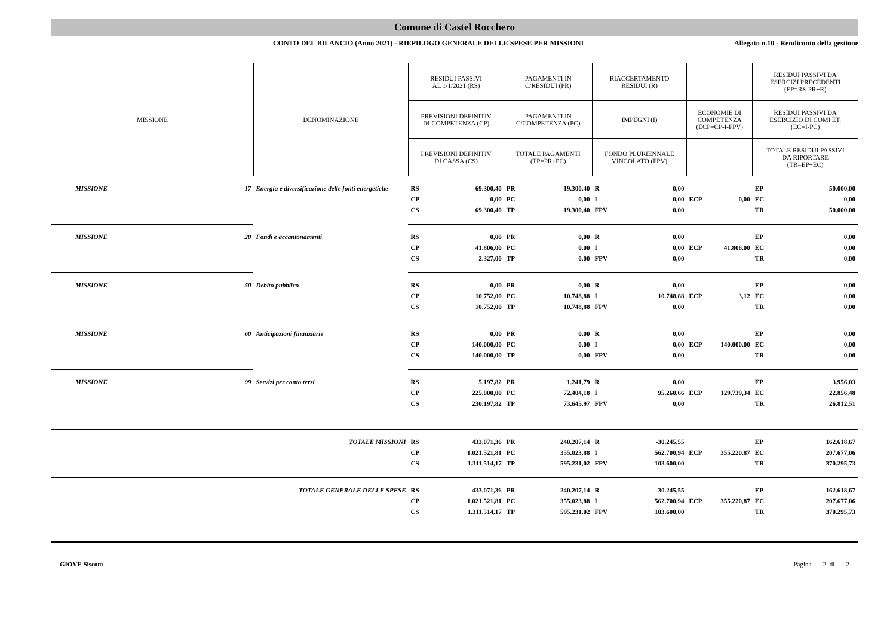Comune di Castel Rocchero
CONTO DEL BILANCIO (Anno 2021) - RIEPILOGO GENERALE DELLE SPESE PER MISSIONI
Allegato n.10 - Rendiconto della gestione
| MISSIONE | | DENOMINAZIONE | RESIDUI PASSIVI AL 1/1/2021 (RS) | | PAGAMENTI IN C/RESIDUI (PR) | | RIACCERTAMENTO RESIDUI (R) | | | | RESIDUI PASSIVI DA ESERCIZI PRECEDENTI (EP=RS-PR+R) | |
| --- | --- | --- | --- | --- | --- | --- | --- | --- | --- | --- | --- | --- |
| | | | PREVISIONI DEFINITIV DI COMPETENZA (CP) | | PAGAMENTI IN C/COMPETENZA (PC) | | IMPEGNI (I) | | ECONOMIE DI COMPETENZA (ECP=CP-I-FPV) | | RESIDUI PASSIVI DA ESERCIZIO DI COMPET. (EC=I-PC) | |
| | | | PREVISIONI DEFINITIV DI CASSA (CS) | | TOTALE PAGAMENTI (TP=PR+PC) | | FONDO PLURIENNALE VINCOLATO (FPV) | | | | TOTALE RESIDUI PASSIVI DA RIPORTARE (TR=EP+EC) | |
| MISSIONE | 17 | Energia e diversificazione delle fonti energetiche | RS | 69.300,40 | PR | 19.300,40 | R | 0,00 | | | EP | 50.000,00 |
| | | | CP | 0,00 | PC | 0,00 | I | 0,00 | ECP | 0,00 | EC | 0,00 |
| | | | CS | 69.300,40 | TP | 19.300,40 | FPV | 0,00 | | | TR | 50.000,00 |
| MISSIONE | 20 | Fondi e accantonamenti | RS | 0,00 | PR | 0,00 | R | 0,00 | | | EP | 0,00 |
| | | | CP | 41.806,00 | PC | 0,00 | I | 0,00 | ECP | 41.806,00 | EC | 0,00 |
| | | | CS | 2.327,00 | TP | 0,00 | FPV | 0,00 | | | TR | 0,00 |
| MISSIONE | 50 | Debito pubblico | RS | 0,00 | PR | 0,00 | R | 0,00 | | | EP | 0,00 |
| | | | CP | 10.752,00 | PC | 10.748,88 | I | 10.748,88 | ECP | 3,12 | EC | 0,00 |
| | | | CS | 10.752,00 | TP | 10.748,88 | FPV | 0,00 | | | TR | 0,00 |
| MISSIONE | 60 | Anticipazioni finanziarie | RS | 0,00 | PR | 0,00 | R | 0,00 | | | EP | 0,00 |
| | | | CP | 140.000,00 | PC | 0,00 | I | 0,00 | ECP | 140.000,00 | EC | 0,00 |
| | | | CS | 140.000,00 | TP | 0,00 | FPV | 0,00 | | | TR | 0,00 |
| MISSIONE | 99 | Servizi per conto terzi | RS | 5.197,82 | PR | 1.241,79 | R | 0,00 | | | EP | 3.956,03 |
| | | | CP | 225.000,00 | PC | 72.404,18 | I | 95.260,66 | ECP | 129.739,34 | EC | 22.856,48 |
| | | | CS | 230.197,82 | TP | 73.645,97 | FPV | 0,00 | | | TR | 26.812,51 |
| TOTALE MISSIONI | | | RS | 433.071,36 | PR | 240.207,14 | R | -30.245,55 | | | EP | 162.618,67 |
| | | | CP | 1.021.521,81 | PC | 355.023,88 | I | 562.700,94 | ECP | 355.220,87 | EC | 207.677,06 |
| | | | CS | 1.311.514,17 | TP | 595.231,02 | FPV | 103.600,00 | | | TR | 370.295,73 |
| TOTALE GENERALE DELLE SPESE | | | RS | 433.071,36 | PR | 240.207,14 | R | -30.245,55 | | | EP | 162.618,67 |
| | | | CP | 1.021.521,81 | PC | 355.023,88 | I | 562.700,94 | ECP | 355.220,87 | EC | 207.677,06 |
| | | | CS | 1.311.514,17 | TP | 595.231,02 | FPV | 103.600,00 | | | TR | 370.295,73 |
GIOVE Siscom Pagina 2 di 2